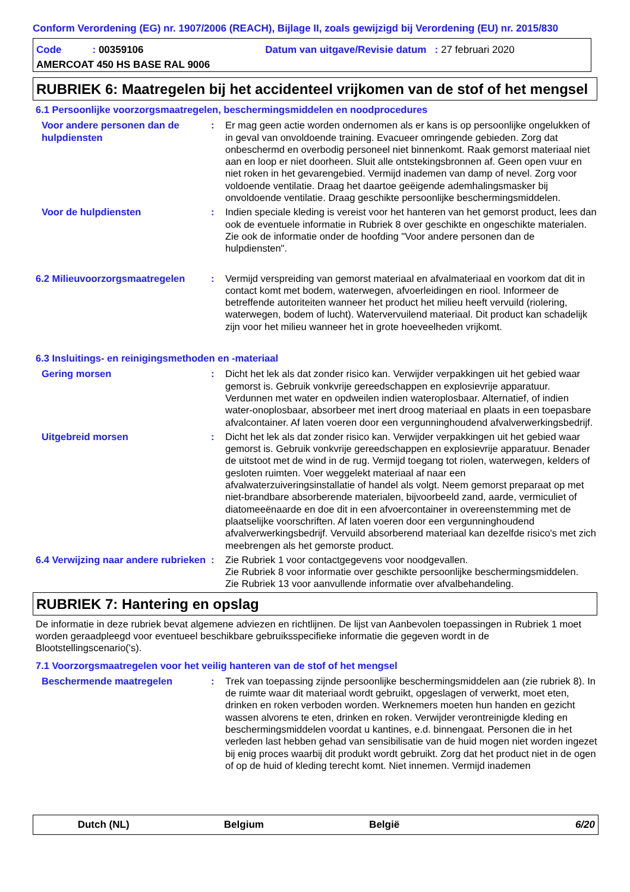Conform Verordening (EG) nr. 1907/2006 (REACH), Bijlage II, zoals gewijzigd bij Verordening (EU) nr. 2015/830
Code : 00359106 Datum van uitgave/Revisie datum : 27 februari 2020
AMERCOAT 450 HS BASE RAL 9006
RUBRIEK 6: Maatregelen bij het accidenteel vrijkomen van de stof of het mengsel
6.1 Persoonlijke voorzorgsmaatregelen, beschermingsmiddelen en noodprocedures
Voor andere personen dan de hulpdiensten
: Er mag geen actie worden ondernomen als er kans is op persoonlijke ongelukken of in geval van onvoldoende training. Evacueer omringende gebieden. Zorg dat onbeschermd en overbodig personeel niet binnenkomt. Raak gemorst materiaal niet aan en loop er niet doorheen. Sluit alle ontstekingsbronnen af. Geen open vuur en niet roken in het gevarengebied. Vermijd inademen van damp of nevel. Zorg voor voldoende ventilatie. Draag het daartoe geëigende ademhalingsmasker bij onvoldoende ventilatie. Draag geschikte persoonlijke beschermingsmiddelen.
Voor de hulpdiensten : Indien speciale kleding is vereist voor het hanteren van het gemorst product, lees dan ook de eventuele informatie in Rubriek 8 over geschikte en ongeschikte materialen. Zie ook de informatie onder de hoofding "Voor andere personen dan de hulpdiensten".
6.2 Milieuvoorzorgsmaatregelen : Vermijd verspreiding van gemorst materiaal en afvalmateriaal en voorkom dat dit in contact komt met bodem, waterwegen, afvoerleidingen en riool. Informeer de betreffende autoriteiten wanneer het product het milieu heeft vervuild (riolering, waterwegen, bodem of lucht). Watervervuilend materiaal. Dit product kan schadelijk zijn voor het milieu wanneer het in grote hoeveelheden vrijkomt.
6.3 Insluitings- en reinigingsmethoden en -materiaal
Gering morsen : Dicht het lek als dat zonder risico kan. Verwijder verpakkingen uit het gebied waar gemorst is. Gebruik vonkvrije gereedschappen en explosievrije apparatuur. Verdunnen met water en opdweilen indien wateroplosbaar. Alternatief, of indien water-onoplosbaar, absorbeer met inert droog materiaal en plaats in een toepasbare afvalcontainer. Af laten voeren door een vergunninghoudend afvalverwerkingsbedrijf.
Uitgebreid morsen : Dicht het lek als dat zonder risico kan. Verwijder verpakkingen uit het gebied waar gemorst is. Gebruik vonkvrije gereedschappen en explosievrije apparatuur. Benader de uitstoot met de wind in de rug. Vermijd toegang tot riolen, waterwegen, kelders of gesloten ruimten. Voer weggelekt materiaal af naar een afvalwaterzuiveringsinstallatie of handel als volgt. Neem gemorst preparaat op met niet-brandbare absorberende materialen, bijvoorbeeld zand, aarde, vermiculiet of diatomeeënaarde en doe dit in een afvoercontainer in overeenstemming met de plaatselijke voorschriften. Af laten voeren door een vergunninghoudend afvalverwerkingsbedrijf. Vervuild absorberend materiaal kan dezelfde risico's met zich meebrengen als het gemorste product.
6.4 Verwijzing naar andere rubrieken
: Zie Rubriek 1 voor contactgegevens voor noodgevallen.
Zie Rubriek 8 voor informatie over geschikte persoonlijke beschermingsmiddelen.
Zie Rubriek 13 voor aanvullende informatie over afvalbehandeling.
RUBRIEK 7: Hantering en opslag
De informatie in deze rubriek bevat algemene adviezen en richtlijnen. De lijst van Aanbevolen toepassingen in Rubriek 1 moet worden geraadpleegd voor eventueel beschikbare gebruiksspecifieke informatie die gegeven wordt in de Blootstellingscenario('s).
7.1 Voorzorgsmaatregelen voor het veilig hanteren van de stof of het mengsel
Beschermende maatregelen : Trek van toepassing zijnde persoonlijke beschermingsmiddelen aan (zie rubriek 8). In de ruimte waar dit materiaal wordt gebruikt, opgeslagen of verwerkt, moet eten, drinken en roken verboden worden. Werknemers moeten hun handen en gezicht wassen alvorens te eten, drinken en roken. Verwijder verontreinigde kleding en beschermingsmiddelen voordat u kantines, e.d. binnengaat. Personen die in het verleden last hebben gehad van sensibilisatie van de huid mogen niet worden ingezet bij enig proces waarbij dit produkt wordt gebruikt. Zorg dat het product niet in de ogen of op de huid of kleding terecht komt. Niet innemen. Vermijd inademen
Dutch (NL) Belgium België 6/20